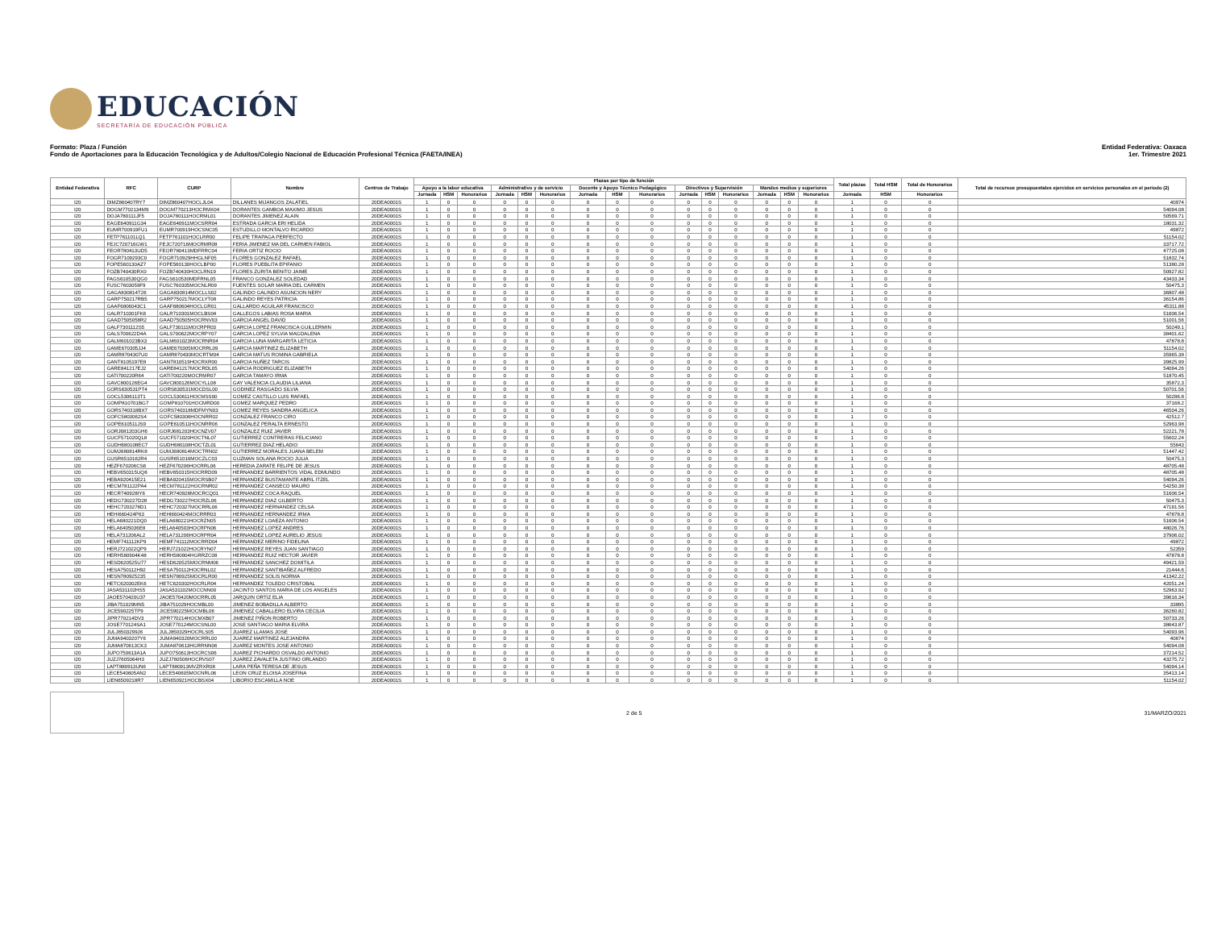EDUCACIÓN
SECRETARÍA DE EDUCACIÓN PÚBLICA
Formato: Plaza / Función
Fondo de Aportaciones para la Educación Tecnológica y de Adultos/Colegio Nacional de Educación Profesional Técnica (FAETA/INEA)
Entidad Federativa: Oaxaca
1er. Trimestre 2021
| Entidad Federativa | RFC | CURP | Nombre | Centros de Trabajo | Plazas por tipo de función | | | | | | | | | | | | | | | Total plazas | Total HSM | Total de Honorarios | Total de recursos presupuestales ejercidos en servicios personales en el periodo (2) |
| --- | --- | --- | --- | --- | --- | --- | --- | --- | --- | --- | --- | --- | --- | --- | --- | --- | --- | --- | --- | --- | --- | --- | --- |
| | | | | | Apoyo a la labor educativa | | | Administrativo y de servicio | | | Docente y Apoyo Técnico Pedagógico | | | Directivos y Supervisión | | | Mandos medios y superiores | | | | | | |
| | | | | | Jornada | HSM | Honorarios | Jornada | HSM | Honorarios | Jornada | HSM | Honorarios | Jornada | HSM | Honorarios | Jornada | HSM | Honorarios | Jornada | HSM | Honorarios | |
| I20 | DIMZ860407RY7 | DIMZ860407HOCLJL04 | DILLANES MIJANGOS ZALATIEL | 20DEA0001S | 1 | 0 | 0 | 0 | 0 | 0 | 0 | 0 | 0 | 0 | 0 | 0 | 0 | 0 | 0 | 1 | 0 | 0 | 40974 |
| I20 | DOGM7702134M9 | DOGM770213HOCRMX04 | DORANTES GAMBOA MAXIMO JESUS | 20DEA0001S | 1 | 0 | 0 | 0 | 0 | 0 | 0 | 0 | 0 | 0 | 0 | 0 | 0 | 0 | 0 | 1 | 0 | 0 | 54094.08 |
| I20 | DOJA780111JF5 | DOJA780111HOCRML01 | DORANTES JIMENEZ ALAIN | 20DEA0001S | 1 | 0 | 0 | 0 | 0 | 0 | 0 | 0 | 0 | 0 | 0 | 0 | 0 | 0 | 0 | 1 | 0 | 0 | 50569.71 |
| I20 | EAGE640911G34 | EAGE640911MOCSRR04 | ESTRADA GARCIA ERI HELIDA | 20DEA0001S | 1 | 0 | 0 | 0 | 0 | 0 | 0 | 0 | 0 | 0 | 0 | 0 | 0 | 0 | 0 | 1 | 0 | 0 | 18031.32 |
| I20 | EUMR700919FU1 | EUMR700919HOCSNC05 | ESTUDILLO MONTALVO RICARDO | 20DEA0001S | 1 | 0 | 0 | 0 | 0 | 0 | 0 | 0 | 0 | 0 | 0 | 0 | 0 | 0 | 0 | 1 | 0 | 0 | 49872 |
| I20 | FETP761101LQ1 | FETP761101HOCLRR00 | FELIPE TRAPAGA PERFECTO | 20DEA0001S | 1 | 0 | 0 | 0 | 0 | 0 | 0 | 0 | 0 | 0 | 0 | 0 | 0 | 0 | 0 | 1 | 0 | 0 | 51154.02 |
| I20 | FEJC720716GW1 | FEJC720716MOCRMR08 | FERIA JIMENEZ MA DEL CARMEN FABIOL | 20DEA0001S | 1 | 0 | 0 | 0 | 0 | 0 | 0 | 0 | 0 | 0 | 0 | 0 | 0 | 0 | 0 | 1 | 0 | 0 | 33717.72 |
| I20 | FEOR780413UD5 | FEOR780413MDFRRC04 | FERIA ORTIZ ROCIO | 20DEA0001S | 1 | 0 | 0 | 0 | 0 | 0 | 0 | 0 | 0 | 0 | 0 | 0 | 0 | 0 | 0 | 1 | 0 | 0 | 47725.08 |
| I20 | FOGR7109293C0 | FOGR710929HHGLNF05 | FLORES GONZALEZ RAFAEL | 20DEA0001S | 1 | 0 | 0 | 0 | 0 | 0 | 0 | 0 | 0 | 0 | 0 | 0 | 0 | 0 | 0 | 1 | 0 | 0 | 51832.74 |
| I20 | FOPE560130AZ7 | FOPE560130HOCLBP00 | FLORES PUEBLITA EPIFANIO | 20DEA0001S | 1 | 0 | 0 | 0 | 0 | 0 | 0 | 0 | 0 | 0 | 0 | 0 | 0 | 0 | 0 | 1 | 0 | 0 | 51380.28 |
| I20 | FOZB740430RX0 | FOZB740430HOCLRN19 | FLORES ZURITA BENITO JAIME | 20DEA0001S | 1 | 0 | 0 | 0 | 0 | 0 | 0 | 0 | 0 | 0 | 0 | 0 | 0 | 0 | 0 | 1 | 0 | 0 | 50927.82 |
| I20 | FAGS610530QG0 | FAGS610530MDFRNL05 | FRANCO GONZALEZ SOLEDAD | 20DEA0001S | 1 | 0 | 0 | 0 | 0 | 0 | 0 | 0 | 0 | 0 | 0 | 0 | 0 | 0 | 0 | 1 | 0 | 0 | 43433.34 |
| I20 | FUSC7603059F9 | FUSC760305MOCNLR09 | FUENTES SOLAR MARIA DEL CARMEN | 20DEA0001S | 1 | 0 | 0 | 0 | 0 | 0 | 0 | 0 | 0 | 0 | 0 | 0 | 0 | 0 | 0 | 1 | 0 | 0 | 50475.3 |
| I20 | GAGA830814T26 | GAGA830814MOCLLS02 | GALINDO GALINDO ASUNCION NERY | 20DEA0001S | 1 | 0 | 0 | 0 | 0 | 0 | 0 | 0 | 0 | 0 | 0 | 0 | 0 | 0 | 0 | 1 | 0 | 0 | 36807.48 |
| I20 | GARP750217RB5 | GARP750217MOCLYT08 | GALINDO REYES PATRICIA | 20DEA0001S | 1 | 0 | 0 | 0 | 0 | 0 | 0 | 0 | 0 | 0 | 0 | 0 | 0 | 0 | 0 | 1 | 0 | 0 | 36154.86 |
| I20 | GAAF6806043C1 | GAAF680604HOCLGR01 | GALLARDO AGUILAR FRANCISCO | 20DEA0001S | 1 | 0 | 0 | 0 | 0 | 0 | 0 | 0 | 0 | 0 | 0 | 0 | 0 | 0 | 0 | 1 | 0 | 0 | 45311.88 |
| I20 | GALR710301FK6 | GALR710301MOCLBS04 | GALLEGOS LABIAS ROSA MARIA | 20DEA0001S | 1 | 0 | 0 | 0 | 0 | 0 | 0 | 0 | 0 | 0 | 0 | 0 | 0 | 0 | 0 | 1 | 0 | 0 | 51606.54 |
| I20 | GAAD7505058R2 | GAAD750505HOCRNV03 | GARCIA ANGEL DAVID | 20DEA0001S | 1 | 0 | 0 | 0 | 0 | 0 | 0 | 0 | 0 | 0 | 0 | 0 | 0 | 0 | 0 | 1 | 0 | 0 | 51001.56 |
| I20 | GALF7301112S5 | GALF730111MOCRPR03 | GARCIA LOPEZ FRANCISCA GUILLERMIN | 20DEA0001S | 1 | 0 | 0 | 0 | 0 | 0 | 0 | 0 | 0 | 0 | 0 | 0 | 0 | 0 | 0 | 1 | 0 | 0 | 50249.1 |
| I20 | GALS700622D4A | GALS700622MOCRPY07 | GARCIA LOPEZ SYLVIA MAGDALENA | 20DEA0001S | 1 | 0 | 0 | 0 | 0 | 0 | 0 | 0 | 0 | 0 | 0 | 0 | 0 | 0 | 0 | 1 | 0 | 0 | 38401.62 |
| I20 | GALM601023BX3 | GALM601023MOCRNR04 | GARCIA LUNA MARGARITA LETICIA | 20DEA0001S | 1 | 0 | 0 | 0 | 0 | 0 | 0 | 0 | 0 | 0 | 0 | 0 | 0 | 0 | 0 | 1 | 0 | 0 | 47878.8 |
| I20 | GAME670305JJ4 | GAME670305MOCRRL09 | GARCIA MARTINEZ ELIZABETH | 20DEA0001S | 1 | 0 | 0 | 0 | 0 | 0 | 0 | 0 | 0 | 0 | 0 | 0 | 0 | 0 | 0 | 1 | 0 | 0 | 51154.02 |
| I20 | GAMR8704307U0 | GAMR870430MOCRTM04 | GARCIA MATUS ROMINA GABRIELA | 20DEA0001S | 1 | 0 | 0 | 0 | 0 | 0 | 0 | 0 | 0 | 0 | 0 | 0 | 0 | 0 | 0 | 1 | 0 | 0 | 35965.38 |
| I20 | GANT8105197E8 | GANT810519HOCRXR00 | GARCIA NUÑEZ TARCIS | 20DEA0001S | 1 | 0 | 0 | 0 | 0 | 0 | 0 | 0 | 0 | 0 | 0 | 0 | 0 | 0 | 0 | 1 | 0 | 0 | 39825.99 |
| I20 | GARE841217EJ2 | GARE841217MOCRDL05 | GARCIA RODRIGUEZ ELIZABETH | 20DEA0001S | 1 | 0 | 0 | 0 | 0 | 0 | 0 | 0 | 0 | 0 | 0 | 0 | 0 | 0 | 0 | 1 | 0 | 0 | 54094.26 |
| I20 | GATI700220R64 | GATI700220MOCRMR07 | GARCIA TAMAYO IRMA | 20DEA0001S | 1 | 0 | 0 | 0 | 0 | 0 | 0 | 0 | 0 | 0 | 0 | 0 | 0 | 0 | 0 | 1 | 0 | 0 | 51870.45 |
| I20 | GAVC800126EG4 | GAVC800126MOCYLL08 | GAY VALENCIA CLAUDIA LILIANA | 20DEA0001S | 1 | 0 | 0 | 0 | 0 | 0 | 0 | 0 | 0 | 0 | 0 | 0 | 0 | 0 | 0 | 1 | 0 | 0 | 35872.3 |
| I20 | GORS630531PT4 | GORS630531MOCDSL00 | GODINEZ RASGADO SILVIA | 20DEA0001S | 1 | 0 | 0 | 0 | 0 | 0 | 0 | 0 | 0 | 0 | 0 | 0 | 0 | 0 | 0 | 1 | 0 | 0 | 50701.56 |
| I20 | GOCL5306113T1 | GOCL530611HOCMSS00 | GOMEZ CASTILLO LUIS RAFAEL | 20DEA0001S | 1 | 0 | 0 | 0 | 0 | 0 | 0 | 0 | 0 | 0 | 0 | 0 | 0 | 0 | 0 | 1 | 0 | 0 | 50286.8 |
| I20 | GOMP810701BG7 | GOMP810701HOCMRD00 | GOMEZ MARQUEZ PEDRO | 20DEA0001S | 1 | 0 | 0 | 0 | 0 | 0 | 0 | 0 | 0 | 0 | 0 | 0 | 0 | 0 | 0 | 1 | 0 | 0 | 37168.2 |
| I20 | GORS740318BX7 | GORS740318MDFMYN03 | GOMEZ REYES SANDRA ANGELICA | 20DEA0001S | 1 | 0 | 0 | 0 | 0 | 0 | 0 | 0 | 0 | 0 | 0 | 0 | 0 | 0 | 0 | 1 | 0 | 0 | 46504.26 |
| I20 | GOFC5803062S4 | GOFC580306HOCNRR02 | GONZALEZ FRANCO CIRO | 20DEA0001S | 1 | 0 | 0 | 0 | 0 | 0 | 0 | 0 | 0 | 0 | 0 | 0 | 0 | 0 | 0 | 1 | 0 | 0 | 42512.7 |
| I20 | GOPE610511JS9 | GOPE610511HOCNRR06 | GONZALEZ PERALTA ERNESTO | 20DEA0001S | 1 | 0 | 0 | 0 | 0 | 0 | 0 | 0 | 0 | 0 | 0 | 0 | 0 | 0 | 0 | 1 | 0 | 0 | 52963.98 |
| I20 | GORJ681203GH6 | GORJ681203HOCNZV07 | GONZALEZ RUIZ JAVIER | 20DEA0001S | 1 | 0 | 0 | 0 | 0 | 0 | 0 | 0 | 0 | 0 | 0 | 0 | 0 | 0 | 0 | 1 | 0 | 0 | 52221.78 |
| I20 | GUCF571020QL8 | GUCF571020HOCTNL07 | GUTIERREZ CONTRERAS FELICIANO | 20DEA0001S | 1 | 0 | 0 | 0 | 0 | 0 | 0 | 0 | 0 | 0 | 0 | 0 | 0 | 0 | 0 | 1 | 0 | 0 | 55602.24 |
| I20 | GUDH680108EC7 | GUDH680108HOCTZL01 | GUTIERREZ DIAZ HELADIO | 20DEA0001S | 1 | 0 | 0 | 0 | 0 | 0 | 0 | 0 | 0 | 0 | 0 | 0 | 0 | 0 | 0 | 1 | 0 | 0 | 55643 |
| I20 | GUMJ680814RK8 | GUMJ680814MOCTRN02 | GUTIERREZ MORALES JUANA BELEM | 20DEA0001S | 1 | 0 | 0 | 0 | 0 | 0 | 0 | 0 | 0 | 0 | 0 | 0 | 0 | 0 | 0 | 1 | 0 | 0 | 51447.42 |
| I20 | GUSR6510162R4 | GUSR651016MOCZLC03 | GUZMAN SOLANA ROCIO JULIA | 20DEA0001S | 1 | 0 | 0 | 0 | 0 | 0 | 0 | 0 | 0 | 0 | 0 | 0 | 0 | 0 | 0 | 1 | 0 | 0 | 50475.3 |
| I20 | HEZF670206CS6 | HEZF670206HOCRRL06 | HEREDIA ZARATE FELIPE DE JESUS | 20DEA0001S | 1 | 0 | 0 | 0 | 0 | 0 | 0 | 0 | 0 | 0 | 0 | 0 | 0 | 0 | 0 | 1 | 0 | 0 | 48705.48 |
| I20 | HEBV650315UQ8 | HEBV650315HOCRRD09 | HERNANDEZ BARRIENTOS VIDAL EDMUNDO | 20DEA0001S | 1 | 0 | 0 | 0 | 0 | 0 | 0 | 0 | 0 | 0 | 0 | 0 | 0 | 0 | 0 | 1 | 0 | 0 | 48705.48 |
| I20 | HEBA920415E21 | HEBA920415MOCRSB07 | HERNANDEZ BUSTAMANTE ABRIL ITZEL | 20DEA0001S | 1 | 0 | 0 | 0 | 0 | 0 | 0 | 0 | 0 | 0 | 0 | 0 | 0 | 0 | 0 | 1 | 0 | 0 | 54094.26 |
| I20 | HECM781122PA4 | HECM781122HOCRNR02 | HERNANDEZ CANSECO MAURO | 20DEA0001S | 1 | 0 | 0 | 0 | 0 | 0 | 0 | 0 | 0 | 0 | 0 | 0 | 0 | 0 | 0 | 1 | 0 | 0 | 54250.38 |
| I20 | HECR740928IY6 | HECR740928MOCRCQ01 | HERNANDEZ COCA RAQUEL | 20DEA0001S | 1 | 0 | 0 | 0 | 0 | 0 | 0 | 0 | 0 | 0 | 0 | 0 | 0 | 0 | 0 | 1 | 0 | 0 | 51606.54 |
| I20 | HEDG730227D28 | HEDG730227HOCRZL06 | HERNANDEZ DIAZ GILBERTO | 20DEA0001S | 1 | 0 | 0 | 0 | 0 | 0 | 0 | 0 | 0 | 0 | 0 | 0 | 0 | 0 | 0 | 1 | 0 | 0 | 50475.3 |
| I20 | HEHC7203278D1 | HEHC720327MOCRRL06 | HERNANDEZ HERNANDEZ CELSA | 20DEA0001S | 1 | 0 | 0 | 0 | 0 | 0 | 0 | 0 | 0 | 0 | 0 | 0 | 0 | 0 | 0 | 1 | 0 | 0 | 47191.56 |
| I20 | HEHI660424P63 | HEHI660424MOCRRR03 | HERNANDEZ HERNANDEZ IRMA | 20DEA0001S | 1 | 0 | 0 | 0 | 0 | 0 | 0 | 0 | 0 | 0 | 0 | 0 | 0 | 0 | 0 | 1 | 0 | 0 | 47878.8 |
| I20 | HELA680221DQ0 | HELA680221HOCRZN05 | HERNANDEZ LOAEZA ANTONIO | 20DEA0001S | 1 | 0 | 0 | 0 | 0 | 0 | 0 | 0 | 0 | 0 | 0 | 0 | 0 | 0 | 0 | 1 | 0 | 0 | 51606.54 |
| I20 | HELA6405036E8 | HELA640503HOCRPN06 | HERNANDEZ LOPEZ ANDRES | 20DEA0001S | 1 | 0 | 0 | 0 | 0 | 0 | 0 | 0 | 0 | 0 | 0 | 0 | 0 | 0 | 0 | 1 | 0 | 0 | 48026.76 |
| I20 | HELA731206AL2 | HELA731206HOCRPR04 | HERNANDEZ LOPEZ AURELIO JESUS | 20DEA0001S | 1 | 0 | 0 | 0 | 0 | 0 | 0 | 0 | 0 | 0 | 0 | 0 | 0 | 0 | 0 | 1 | 0 | 0 | 37906.02 |
| I20 | HEMF741112KP9 | HEMF741112MOCRRD04 | HERNANDEZ MERINO FIDELINA | 20DEA0001S | 1 | 0 | 0 | 0 | 0 | 0 | 0 | 0 | 0 | 0 | 0 | 0 | 0 | 0 | 0 | 1 | 0 | 0 | 49872 |
| I20 | HERJ721022QP9 | HERJ721022HOCRYN07 | HERNANDEZ REYES JUAN SANTIAGO | 20DEA0001S | 1 | 0 | 0 | 0 | 0 | 0 | 0 | 0 | 0 | 0 | 0 | 0 | 0 | 0 | 0 | 1 | 0 | 0 | 52359 |
| I20 | HERH580904K48 | HERH580904HGRRZC08 | HERNANDEZ RUIZ HECTOR JAVIER | 20DEA0001S | 1 | 0 | 0 | 0 | 0 | 0 | 0 | 0 | 0 | 0 | 0 | 0 | 0 | 0 | 0 | 1 | 0 | 0 | 47878.8 |
| I20 | HESD620525U77 | HESD620525MOCRNM06 | HERNANDEZ SANCHEZ DOMITILA | 20DEA0001S | 1 | 0 | 0 | 0 | 0 | 0 | 0 | 0 | 0 | 0 | 0 | 0 | 0 | 0 | 0 | 1 | 0 | 0 | 49421.59 |
| I20 | HESA750112H92 | HESA750112HOCRNL02 | HERNANDEZ SANTIBAÑEZ ALFREDO | 20DEA0001S | 1 | 0 | 0 | 0 | 0 | 0 | 0 | 0 | 0 | 0 | 0 | 0 | 0 | 0 | 0 | 1 | 0 | 0 | 21444.6 |
| I20 | HESN780925235 | HESN780925MOCRLR00 | HERNANDEZ SOLIS NORMA | 20DEA0001S | 1 | 0 | 0 | 0 | 0 | 0 | 0 | 0 | 0 | 0 | 0 | 0 | 0 | 0 | 0 | 1 | 0 | 0 | 41342.22 |
| I20 | HETC620302EK6 | HETC620302HOCRLR04 | HERNANDEZ TOLEDO CRISTOBAL | 20DEA0001S | 1 | 0 | 0 | 0 | 0 | 0 | 0 | 0 | 0 | 0 | 0 | 0 | 0 | 0 | 0 | 1 | 0 | 0 | 42051.24 |
| I20 | JASA531102HS5 | JASA531102MOCCNN00 | JACINTO SANTOS MARIA DE LOS ANGELES | 20DEA0001S | 1 | 0 | 0 | 0 | 0 | 0 | 0 | 0 | 0 | 0 | 0 | 0 | 0 | 0 | 0 | 1 | 0 | 0 | 52963.92 |
| I20 | JAOE570420U37 | JAOE570420MOCRRL05 | JARQUIN ORTIZ ELIA | 20DEA0001S | 1 | 0 | 0 | 0 | 0 | 0 | 0 | 0 | 0 | 0 | 0 | 0 | 0 | 0 | 0 | 1 | 0 | 0 | 39616.34 |
| I20 | JIBA751029MN5 | JIBA751029HOCMBL00 | JIMENEZ BOBADILLA ALBERTO | 20DEA0001S | 1 | 0 | 0 | 0 | 0 | 0 | 0 | 0 | 0 | 0 | 0 | 0 | 0 | 0 | 0 | 1 | 0 | 0 | 33895 |
| I20 | JICE590225TP9 | JICE590225MOCMBL06 | JIMENEZ CABALLERO ELVIRA CECILIA | 20DEA0001S | 1 | 0 | 0 | 0 | 0 | 0 | 0 | 0 | 0 | 0 | 0 | 0 | 0 | 0 | 0 | 1 | 0 | 0 | 36260.82 |
| I20 | JIPR770214DV3 | JIPR770214HOCMXB07 | JIMENEZ PIÑON ROBERTO | 20DEA0001S | 1 | 0 | 0 | 0 | 0 | 0 | 0 | 0 | 0 | 0 | 0 | 0 | 0 | 0 | 0 | 1 | 0 | 0 | 50733.26 |
| I20 | JOSE770124SA1 | JOSE770124MOCSNL00 | JOSE SANTIAGO MARIA ELVIRA | 20DEA0001S | 1 | 0 | 0 | 0 | 0 | 0 | 0 | 0 | 0 | 0 | 0 | 0 | 0 | 0 | 0 | 1 | 0 | 0 | 38643.87 |
| I20 | JULJ8503299J6 | JULJ850329HOCRLS05 | JUAREZ LLAMAS JOSE | 20DEA0001S | 1 | 0 | 0 | 0 | 0 | 0 | 0 | 0 | 0 | 0 | 0 | 0 | 0 | 0 | 0 | 1 | 0 | 0 | 54093.96 |
| I20 | JUMA9403207Y6 | JUMA940320MOCRRL00 | JUAREZ MARTINEZ ALEJANDRA | 20DEA0001S | 1 | 0 | 0 | 0 | 0 | 0 | 0 | 0 | 0 | 0 | 0 | 0 | 0 | 0 | 0 | 1 | 0 | 0 | 40674 |
| I20 | JUMA870613CK3 | JUMA870613HGRRNN06 | JUAREZ MONTES JOSE ANTONIO | 20DEA0001S | 1 | 0 | 0 | 0 | 0 | 0 | 0 | 0 | 0 | 0 | 0 | 0 | 0 | 0 | 0 | 1 | 0 | 0 | 54094.08 |
| I20 | JUPO750613A1A | JUPO750613HOCRCS06 | JUAREZ PICHARDO OSVALDO ANTONIO | 20DEA0001S | 1 | 0 | 0 | 0 | 0 | 0 | 0 | 0 | 0 | 0 | 0 | 0 | 0 | 0 | 0 | 1 | 0 | 0 | 37214.52 |
| I20 | JUZJ7605064H3 | JUZJ760506HOCRVS07 | JUAREZ ZAVALETA JUSTINO ORLANDO | 20DEA0001S | 1 | 0 | 0 | 0 | 0 | 0 | 0 | 0 | 0 | 0 | 0 | 0 | 0 | 0 | 0 | 1 | 0 | 0 | 43275.72 |
| I20 | LAPT880913UN6 | LAPT880913MVZRXR08 | LARA PEÑA TERESA DE JESUS | 20DEA0001S | 1 | 0 | 0 | 0 | 0 | 0 | 0 | 0 | 0 | 0 | 0 | 0 | 0 | 0 | 0 | 1 | 0 | 0 | 54094.14 |
| I20 | LECE540605AN2 | LECE540605MOCNRL06 | LEON CRUZ ELOISA JOSEFINA | 20DEA0001S | 1 | 0 | 0 | 0 | 0 | 0 | 0 | 0 | 0 | 0 | 0 | 0 | 0 | 0 | 0 | 1 | 0 | 0 | 35413.14 |
| I20 | LIEN6509218R7 | LIEN650921HOCBSX04 | LIBORIO ESCAMILLA NOE | 20DEA0001S | 1 | 0 | 0 | 0 | 0 | 0 | 0 | 0 | 0 | 0 | 0 | 0 | 0 | 0 | 0 | 1 | 0 | 0 | 51154.02 |
2 de 5 31/MARZO/2021